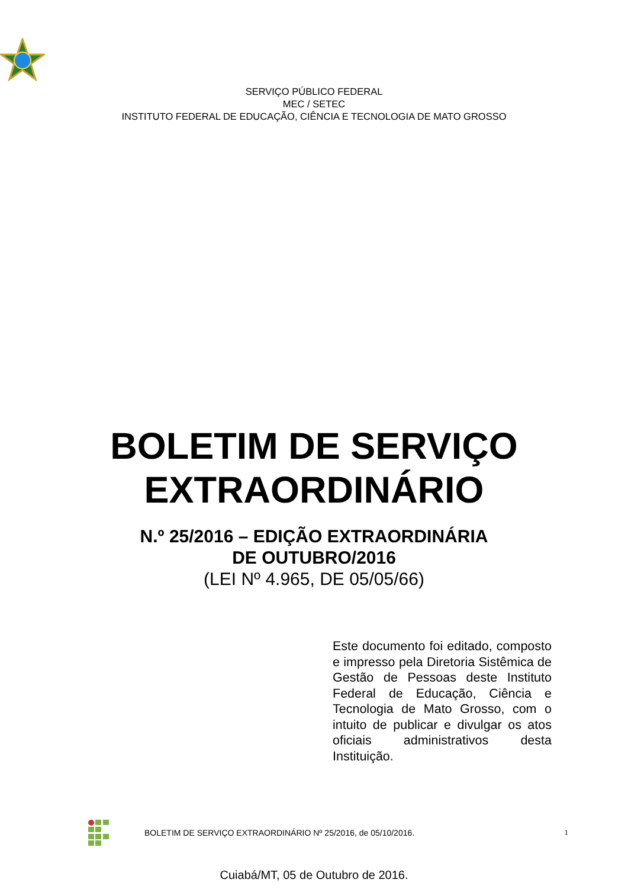SERVIÇO PÚBLICO FEDERAL
MEC / SETEC
INSTITUTO FEDERAL DE EDUCAÇÃO, CIÊNCIA E TECNOLOGIA DE MATO GROSSO
BOLETIM DE SERVIÇO
EXTRAORDINÁRIO
N.º 25/2016 – EDIÇÃO EXTRAORDINÁRIA
DE OUTUBRO/2016
(LEI Nº 4.965, DE 05/05/66)
Este documento foi editado, composto e impresso pela Diretoria Sistêmica de Gestão de Pessoas deste Instituto Federal de Educação, Ciência e Tecnologia de Mato Grosso, com o intuito de publicar e divulgar os atos oficiais administrativos desta Instituição.
Cuiabá/MT, 05 de Outubro de 2016.
BOLETIM DE SERVIÇO EXTRAORDINÁRIO Nº 25/2016, de 05/10/2016. 1